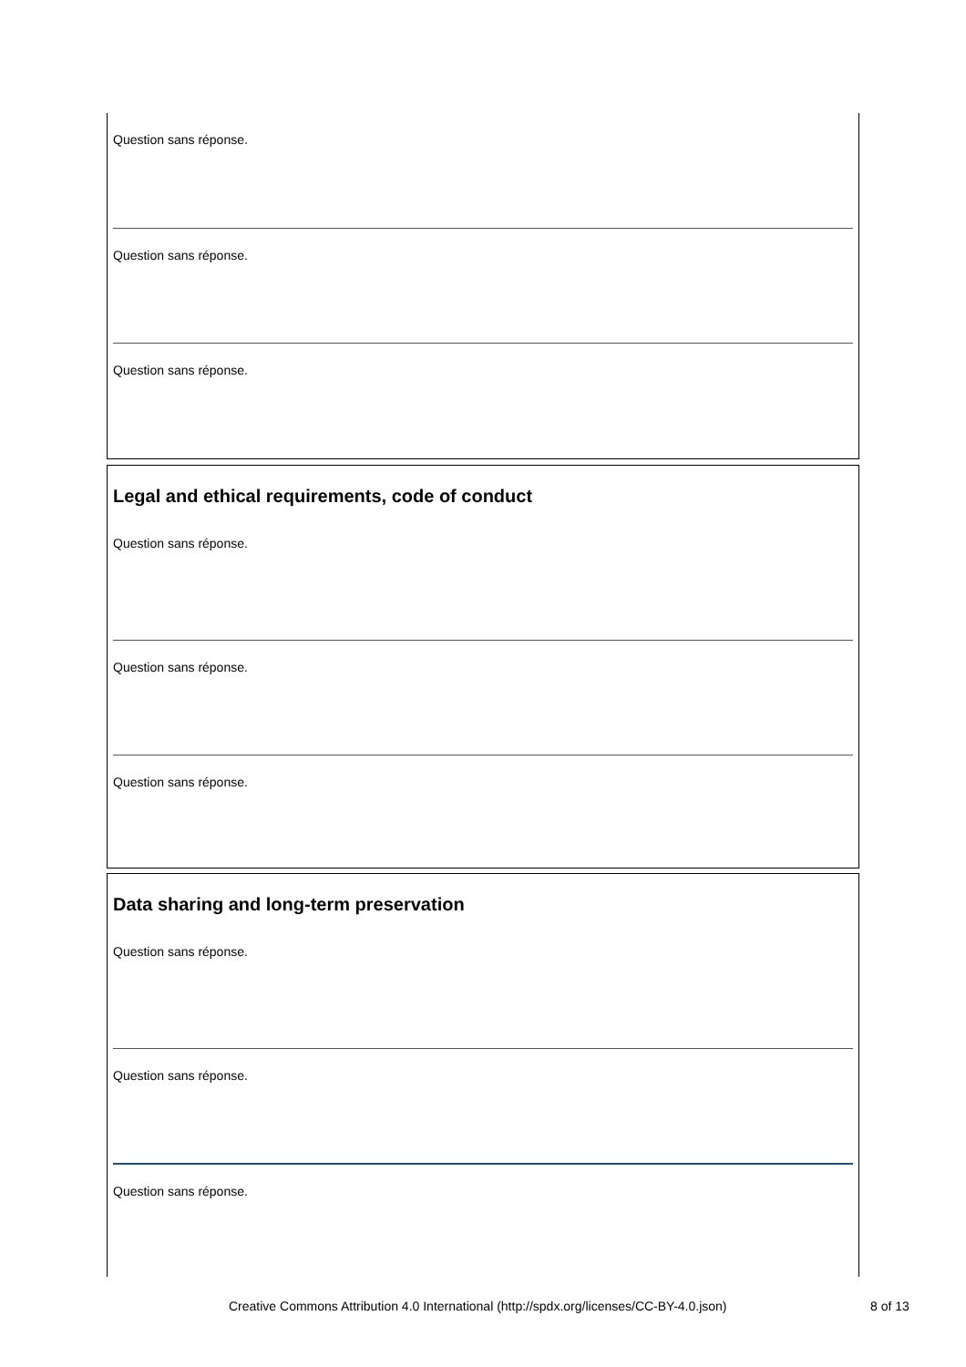Question sans réponse.
Question sans réponse.
Question sans réponse.
Legal and ethical requirements, code of conduct
Question sans réponse.
Question sans réponse.
Question sans réponse.
Data sharing and long-term preservation
Question sans réponse.
Question sans réponse.
Question sans réponse.
Creative Commons Attribution 4.0 International (http://spdx.org/licenses/CC-BY-4.0.json) 8 of 13